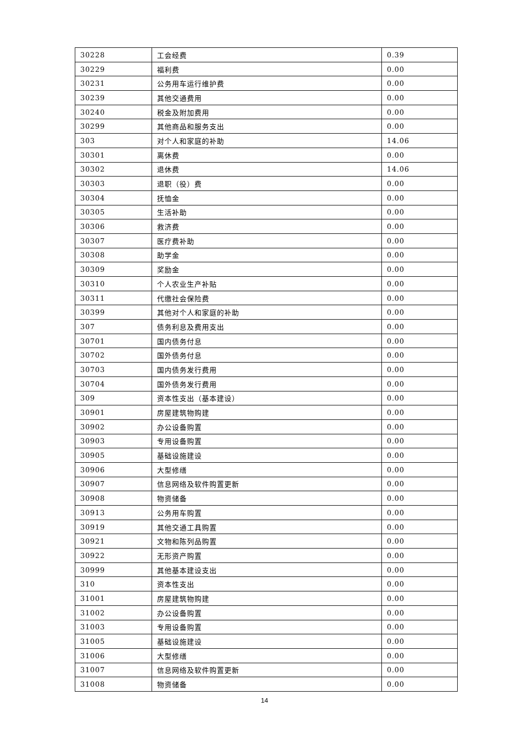| 30228 | 工会经费 | 0.39 |
| 30229 | 福利费 | 0.00 |
| 30231 | 公务用车运行维护费 | 0.00 |
| 30239 | 其他交通费用 | 0.00 |
| 30240 | 税金及附加费用 | 0.00 |
| 30299 | 其他商品和服务支出 | 0.00 |
| 303 | 对个人和家庭的补助 | 14.06 |
| 30301 | 离休费 | 0.00 |
| 30302 | 退休费 | 14.06 |
| 30303 | 退职（役）费 | 0.00 |
| 30304 | 抚恤金 | 0.00 |
| 30305 | 生活补助 | 0.00 |
| 30306 | 救济费 | 0.00 |
| 30307 | 医疗费补助 | 0.00 |
| 30308 | 助学金 | 0.00 |
| 30309 | 奖励金 | 0.00 |
| 30310 | 个人农业生产补贴 | 0.00 |
| 30311 | 代缴社会保险费 | 0.00 |
| 30399 | 其他对个人和家庭的补助 | 0.00 |
| 307 | 债务利息及费用支出 | 0.00 |
| 30701 | 国内债务付息 | 0.00 |
| 30702 | 国外债务付息 | 0.00 |
| 30703 | 国内债务发行费用 | 0.00 |
| 30704 | 国外债务发行费用 | 0.00 |
| 309 | 资本性支出（基本建设） | 0.00 |
| 30901 | 房屋建筑物购建 | 0.00 |
| 30902 | 办公设备购置 | 0.00 |
| 30903 | 专用设备购置 | 0.00 |
| 30905 | 基础设施建设 | 0.00 |
| 30906 | 大型修缮 | 0.00 |
| 30907 | 信息网络及软件购置更新 | 0.00 |
| 30908 | 物资储备 | 0.00 |
| 30913 | 公务用车购置 | 0.00 |
| 30919 | 其他交通工具购置 | 0.00 |
| 30921 | 文物和陈列品购置 | 0.00 |
| 30922 | 无形资产购置 | 0.00 |
| 30999 | 其他基本建设支出 | 0.00 |
| 310 | 资本性支出 | 0.00 |
| 31001 | 房屋建筑物购建 | 0.00 |
| 31002 | 办公设备购置 | 0.00 |
| 31003 | 专用设备购置 | 0.00 |
| 31005 | 基础设施建设 | 0.00 |
| 31006 | 大型修缮 | 0.00 |
| 31007 | 信息网络及软件购置更新 | 0.00 |
| 31008 | 物资储备 | 0.00 |
14